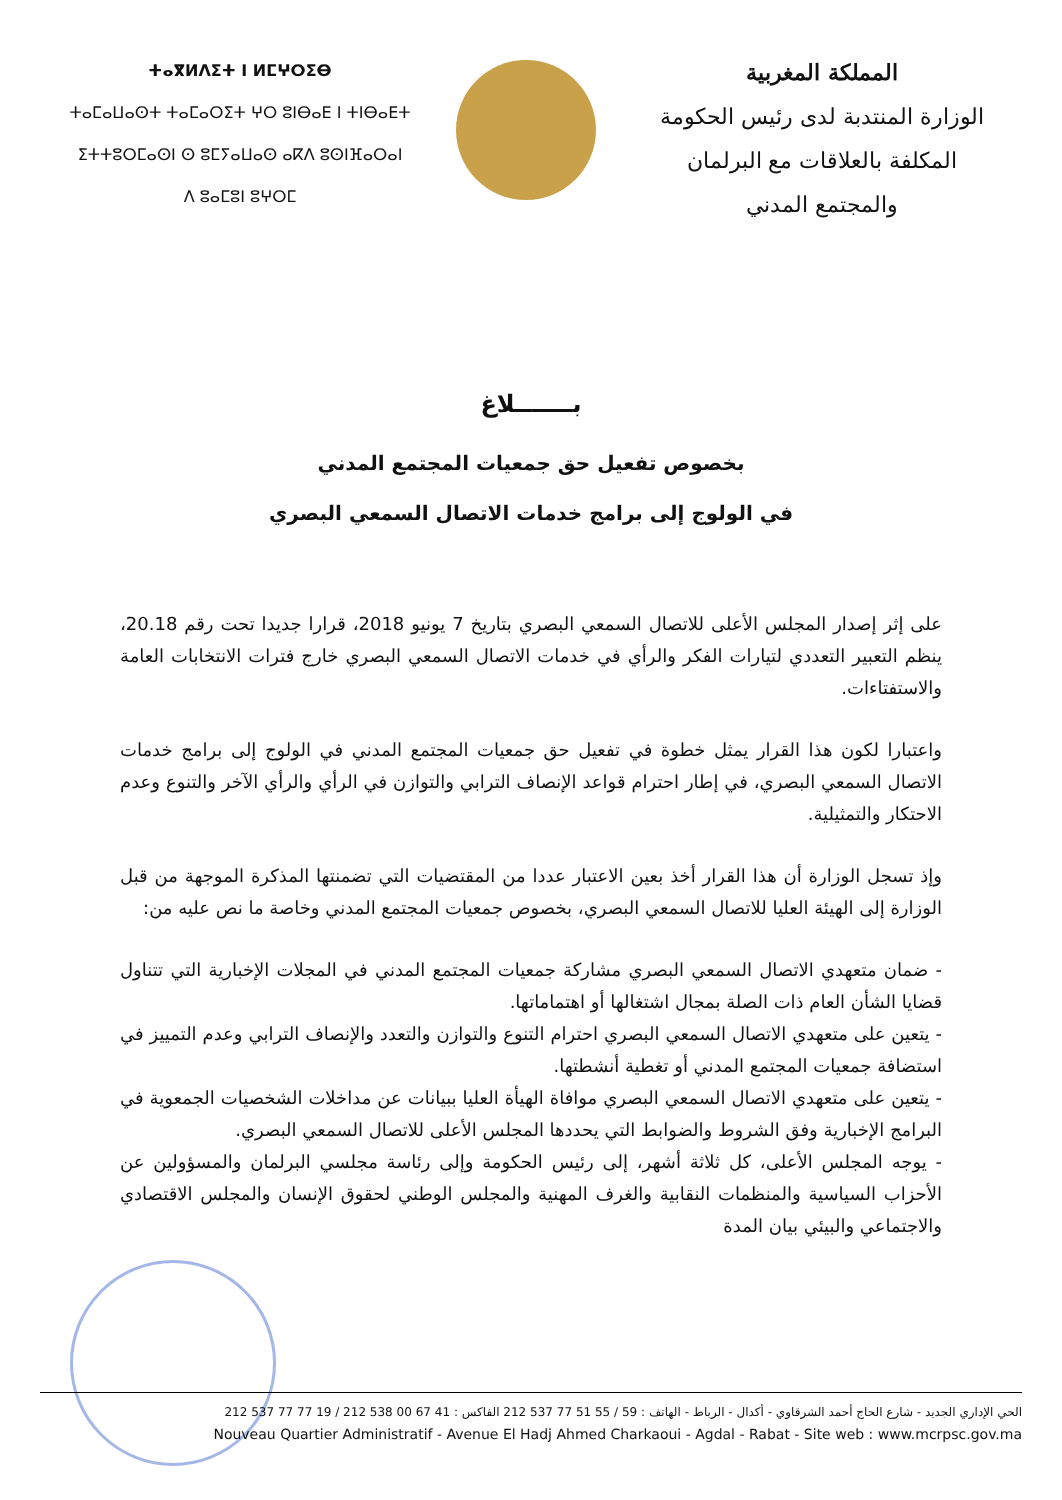ⵜⴰⴳⵍⴷⵉⵜ ⵏ ⵍⵎⵖⵔⵉⴱ
ⵜⴰⵎⴰⵡⴰⵙⵜ ⵜⴰⵎⴰⵔⵉⵜ ⵖⵔ ⵓⵏⴱⴰⴹ ⵏ ⵜⵏⴱⴰⴹⵜ
ⵉⵜⵜⵓⵔⵎⴰⵙⵏ ⵙ ⵓⵎⵢⴰⵡⴰⵙ ⴰⴽⴷ ⵓⵙⵏⴼⴰⵔⴰⵏ
ⴷ ⵓⴰⵎⵓⵏ ⵓⵖⵔⵎ
المملكة المغربية
الوزارة المنتدبة لدى رئيس الحكومة
المكلفة بالعلاقات مع البرلمان
والمجتمع المدني
بـــــــلاغ
بخصوص تفعيل حق جمعيات المجتمع المدني
في الولوج إلى برامج خدمات الاتصال السمعي البصري
على إثر إصدار المجلس الأعلى للاتصال السمعي البصري بتاريخ 7 يونيو 2018، قرارا جديدا تحت رقم 20.18، ينظم التعبير التعددي لتيارات الفكر والرأي في خدمات الاتصال السمعي البصري خارج فترات الانتخابات العامة والاستفتاءات.
واعتبارا لكون هذا القرار يمثل خطوة في تفعيل حق جمعيات المجتمع المدني في الولوج إلى برامج خدمات الاتصال السمعي البصري، في إطار احترام قواعد الإنصاف الترابي والتوازن في الرأي والرأي الآخر والتنوع وعدم الاحتكار والتمثيلية.
وإذ تسجل الوزارة أن هذا القرار أخذ بعين الاعتبار عددا من المقتضيات التي تضمنتها المذكرة الموجهة من قبل الوزارة إلى الهيئة العليا للاتصال السمعي البصري، بخصوص جمعيات المجتمع المدني وخاصة ما نص عليه من:
- ضمان متعهدي الاتصال السمعي البصري مشاركة جمعيات المجتمع المدني في المجلات الإخبارية التي تتناول قضايا الشأن العام ذات الصلة بمجال اشتغالها أو اهتماماتها.
- يتعين على متعهدي الاتصال السمعي البصري احترام التنوع والتوازن والتعدد والإنصاف الترابي وعدم التمييز في استضافة جمعيات المجتمع المدني أو تغطية أنشطتها.
- يتعين على متعهدي الاتصال السمعي البصري موافاة الهيأة العليا ببيانات عن مداخلات الشخصيات الجمعوية في البرامج الإخبارية وفق الشروط والضوابط التي يحددها المجلس الأعلى للاتصال السمعي البصري.
- يوجه المجلس الأعلى، كل ثلاثة أشهر، إلى رئيس الحكومة وإلى رئاسة مجلسي البرلمان والمسؤولين عن الأحزاب السياسية والمنظمات النقابية والغرف المهنية والمجلس الوطني لحقوق الإنسان والمجلس الاقتصادي والاجتماعي والبيئي بيان المدة
الحي الإداري الجديد - شارع الحاج أحمد الشرقاوي - أكدال - الرباط - الهاتف : 59 / 55 51 77 537 212 الفاكس : 41 67 00 538 212 / 19 77 77 537 212
Nouveau Quartier Administratif - Avenue El Hadj Ahmed Charkaoui - Agdal - Rabat - Site web : www.mcrpsc.gov.ma